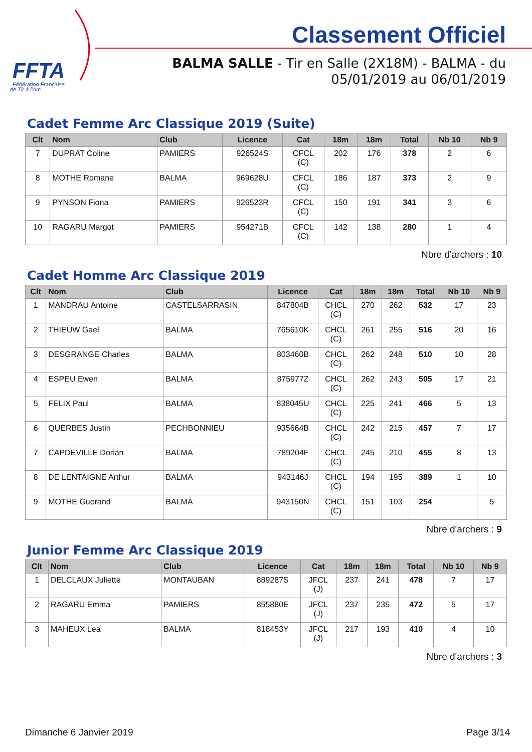FFTA
Fédération Française
de Tir à l'Arc
Classement Officiel
BALMA SALLE - Tir en Salle (2X18M) - BALMA - du
05/01/2019 au 06/01/2019
Cadet Femme Arc Classique 2019 (Suite)
| Clt | Nom | Club | Licence | Cat | 18m | 18m | Total | Nb 10 | Nb 9 |
| --- | --- | --- | --- | --- | --- | --- | --- | --- | --- |
| 7 | DUPRAT Coline | PAMIERS | 926524S | CFCL (C) | 202 | 176 | 378 | 2 | 6 |
| 8 | MOTHE Romane | BALMA | 969628U | CFCL (C) | 186 | 187 | 373 | 2 | 9 |
| 9 | PYNSON Fiona | PAMIERS | 926523R | CFCL (C) | 150 | 191 | 341 | 3 | 6 |
| 10 | RAGARU Margot | PAMIERS | 954271B | CFCL (C) | 142 | 138 | 280 | 1 | 4 |
Nbre d'archers : 10
Cadet Homme Arc Classique 2019
| Clt | Nom | Club | Licence | Cat | 18m | 18m | Total | Nb 10 | Nb 9 |
| --- | --- | --- | --- | --- | --- | --- | --- | --- | --- |
| 1 | MANDRAU Antoine | CASTELSARRASIN | 847804B | CHCL (C) | 270 | 262 | 532 | 17 | 23 |
| 2 | THIEUW Gael | BALMA | 765610K | CHCL (C) | 261 | 255 | 516 | 20 | 16 |
| 3 | DESGRANGE Charles | BALMA | 803460B | CHCL (C) | 262 | 248 | 510 | 10 | 28 |
| 4 | ESPEU Ewen | BALMA | 875977Z | CHCL (C) | 262 | 243 | 505 | 17 | 21 |
| 5 | FELIX Paul | BALMA | 838045U | CHCL (C) | 225 | 241 | 466 | 5 | 13 |
| 6 | QUERBES Justin | PECHBONNIEU | 935664B | CHCL (C) | 242 | 215 | 457 | 7 | 17 |
| 7 | CAPDEVILLE Dorian | BALMA | 789204F | CHCL (C) | 245 | 210 | 455 | 8 | 13 |
| 8 | DE LENTAIGNE Arthur | BALMA | 943146J | CHCL (C) | 194 | 195 | 389 | 1 | 10 |
| 9 | MOTHE Guerand | BALMA | 943150N | CHCL (C) | 151 | 103 | 254 | | 5 |
Nbre d'archers : 9
Junior Femme Arc Classique 2019
| Clt | Nom | Club | Licence | Cat | 18m | 18m | Total | Nb 10 | Nb 9 |
| --- | --- | --- | --- | --- | --- | --- | --- | --- | --- |
| 1 | DELCLAUX Juliette | MONTAUBAN | 889287S | JFCL (J) | 237 | 241 | 478 | 7 | 17 |
| 2 | RAGARU Emma | PAMIERS | 855880E | JFCL (J) | 237 | 235 | 472 | 5 | 17 |
| 3 | MAHEUX Lea | BALMA | 818453Y | JFCL (J) | 217 | 193 | 410 | 4 | 10 |
Nbre d'archers : 3
Dimanche 6 Janvier 2019 Page 3/14